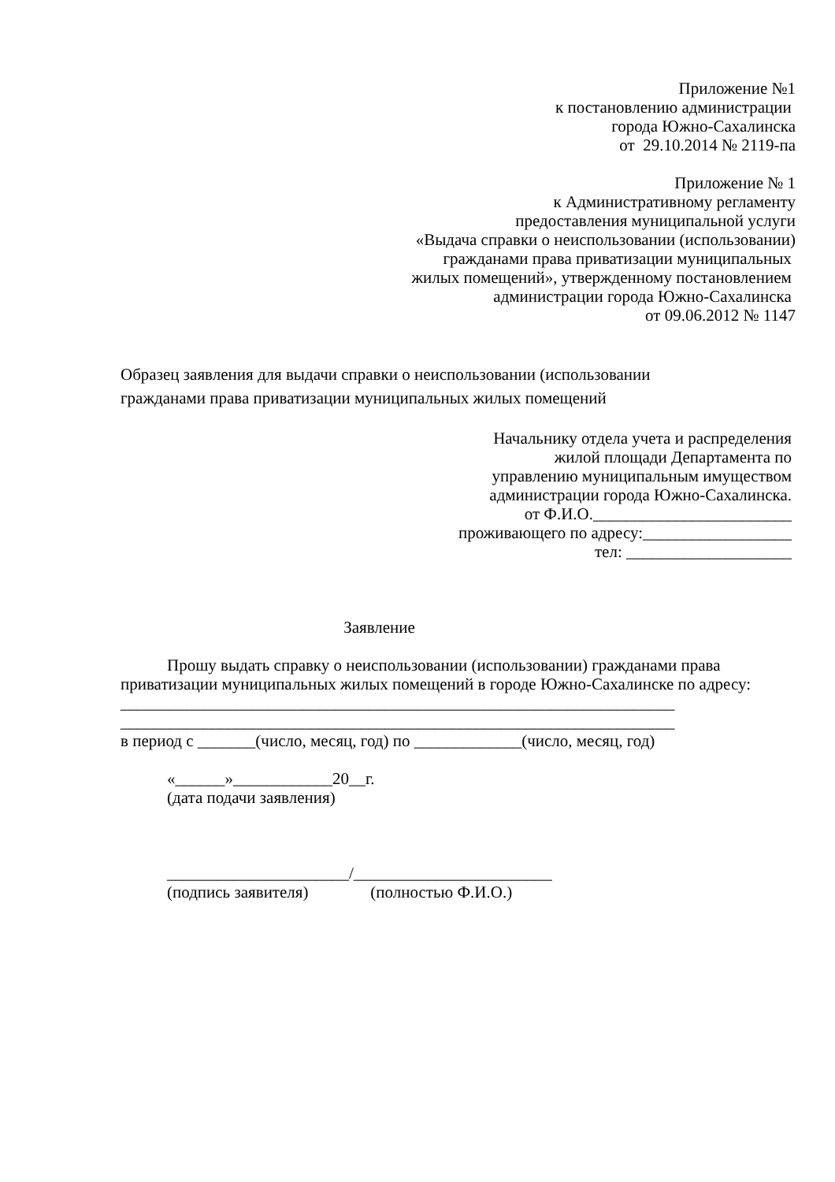Приложение №1
к постановлению администрации
города Южно-Сахалинска
от 29.10.2014 № 2119-па
Приложение № 1
к Административному регламенту
предоставления муниципальной услуги
«Выдача справки о неиспользовании (использовании)
гражданами права приватизации муниципальных
жилых помещений», утвержденному постановлением
администрации города Южно-Сахалинска
от 09.06.2012 № 1147
Образец заявления для выдачи справки о неиспользовании (использовании
гражданами права приватизации муниципальных жилых помещений
Начальнику отдела учета и распределения
жилой площади Департамента по
управлению муниципальным имуществом
администрации города Южно-Сахалинска.
от Ф.И.О.________________________
проживающего по адресу:__________________
тел: ____________________
Заявление
Прошу выдать справку о неиспользовании (использовании) гражданами права приватизации муниципальных жилых помещений в городе Южно-Сахалинске по адресу:
___________________________________________________________________
___________________________________________________________________
в период с _______(число, месяц, год) по _____________(число, месяц, год)
«______»____________20__г.
(дата подачи заявления)
______________________/________________________
(подпись заявителя) (полностью Ф.И.О.)